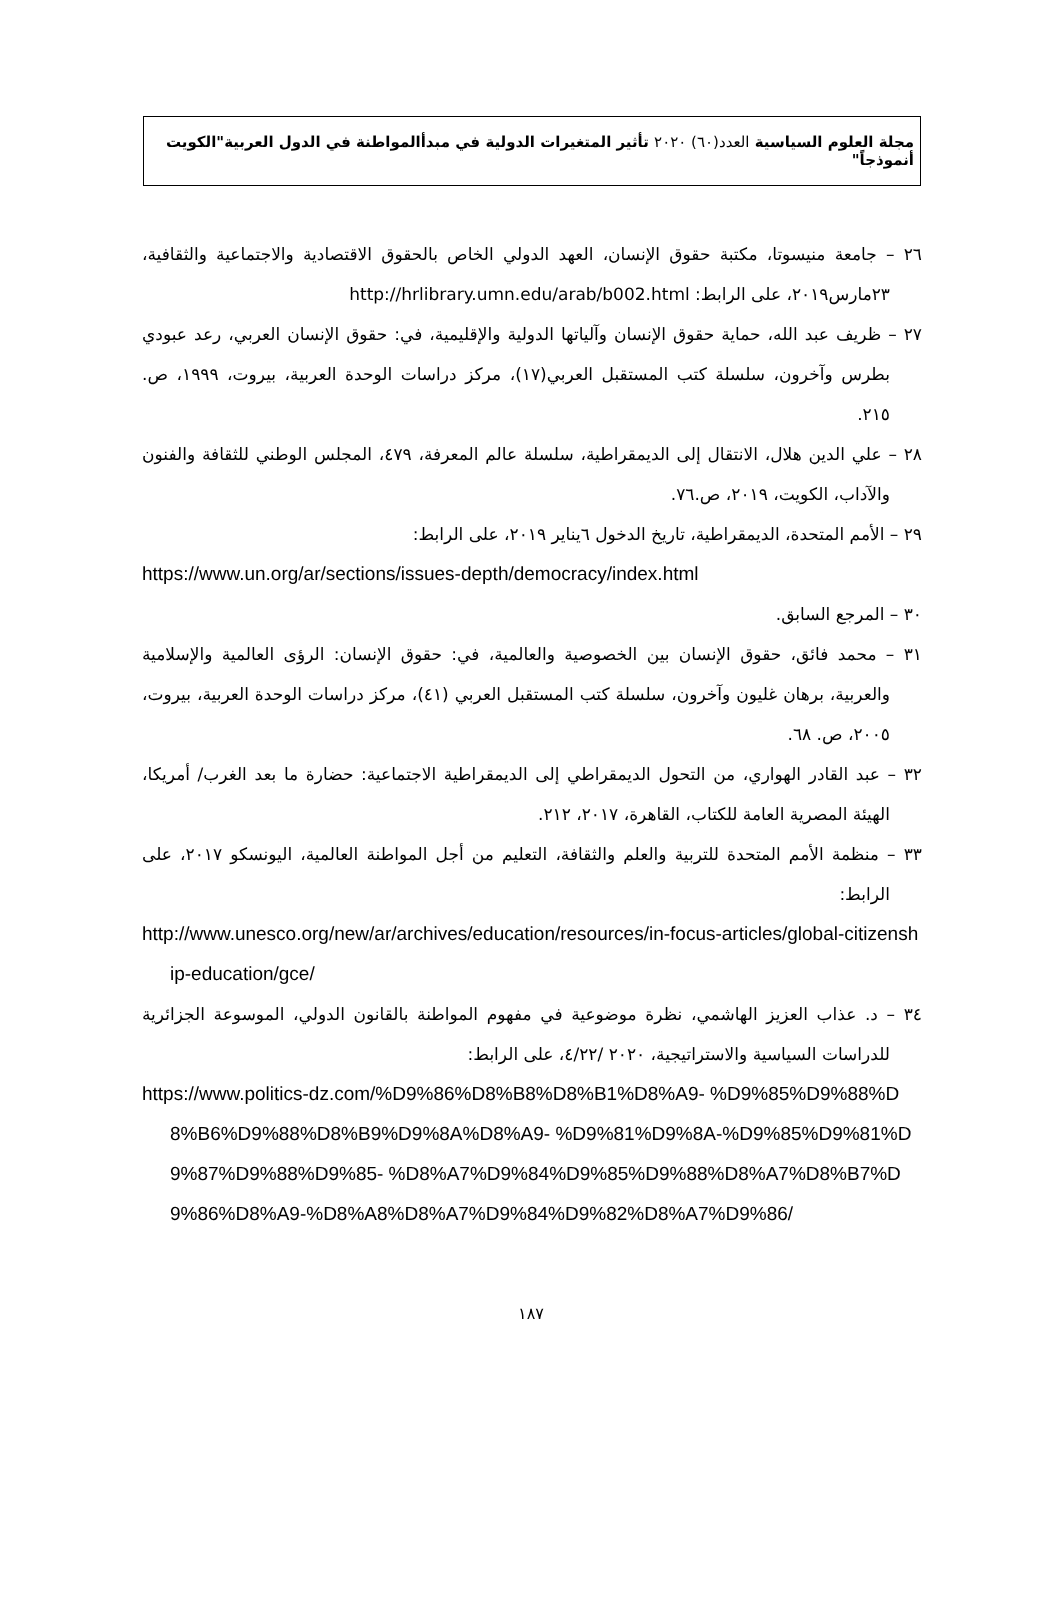مجلة العلوم السياسية العدد(٦٠) ٢٠٢٠ تأثير المتغيرات الدولية في مبدأالمواطنة في الدول العربية"الكويت أنموذجاً"
٢٦ – جامعة منيسوتا، مكتبة حقوق الإنسان، العهد الدولي الخاص بالحقوق الاقتصادية والاجتماعية والثقافية، ٢٣مارس٢٠١٩، على الرابط: http://hrlibrary.umn.edu/arab/b002.html
٢٧ – ظريف عبد الله، حماية حقوق الإنسان وآلياتها الدولية والإقليمية، في: حقوق الإنسان العربي، رعد عبودي بطرس وآخرون، سلسلة كتب المستقبل العربي(١٧)، مركز دراسات الوحدة العربية، بيروت، ١٩٩٩، ص. ٢١٥.
٢٨ – علي الدين هلال، الانتقال إلى الديمقراطية، سلسلة عالم المعرفة، ٤٧٩، المجلس الوطني للثقافة والفنون والآداب، الكويت، ٢٠١٩، ص.٧٦.
٢٩ – الأمم المتحدة، الديمقراطية، تاريخ الدخول ٦يناير ٢٠١٩، على الرابط:
https://www.un.org/ar/sections/issues-depth/democracy/index.html
٣٠ – المرجع السابق.
٣١ – محمد فائق، حقوق الإنسان بين الخصوصية والعالمية، في: حقوق الإنسان: الرؤى العالمية والإسلامية والعربية، برهان غليون وآخرون، سلسلة كتب المستقبل العربي (٤١)، مركز دراسات الوحدة العربية، بيروت، ٢٠٠٥، ص. ٦٨.
٣٢ – عبد القادر الهواري، من التحول الديمقراطي إلى الديمقراطية الاجتماعية: حضارة ما بعد الغرب/ أمريكا، الهيئة المصرية العامة للكتاب، القاهرة، ٢٠١٧، ٢١٢.
٣٣ – منظمة الأمم المتحدة للتربية والعلم والثقافة، التعليم من أجل المواطنة العالمية، اليونسكو ٢٠١٧، على الرابط:
http://www.unesco.org/new/ar/archives/education/resources/in-focus-articles/global-citizenship-education/gce/
٣٤ – د. عذاب العزيز الهاشمي، نظرة موضوعية في مفهوم المواطنة بالقانون الدولي، الموسوعة الجزائرية للدراسات السياسية والاستراتيجية، ٢٠٢٠ /٤/٢٢، على الرابط:
https://www.politics-dz.com/%D9%86%D8%B8%D8%B1%D8%A9- %D9%85%D9%88%D8%B6%D9%88%D8%B9%D9%8A%D8%A9- %D9%81%D9%8A-%D9%85%D9%81%D9%87%D9%88%D9%85- %D8%A7%D9%84%D9%85%D9%88%D8%A7%D8%B7%D9%86%D8%A9-%D8%A8%D8%A7%D9%84%D9%82%D8%A7%D9%86/
١٨٧